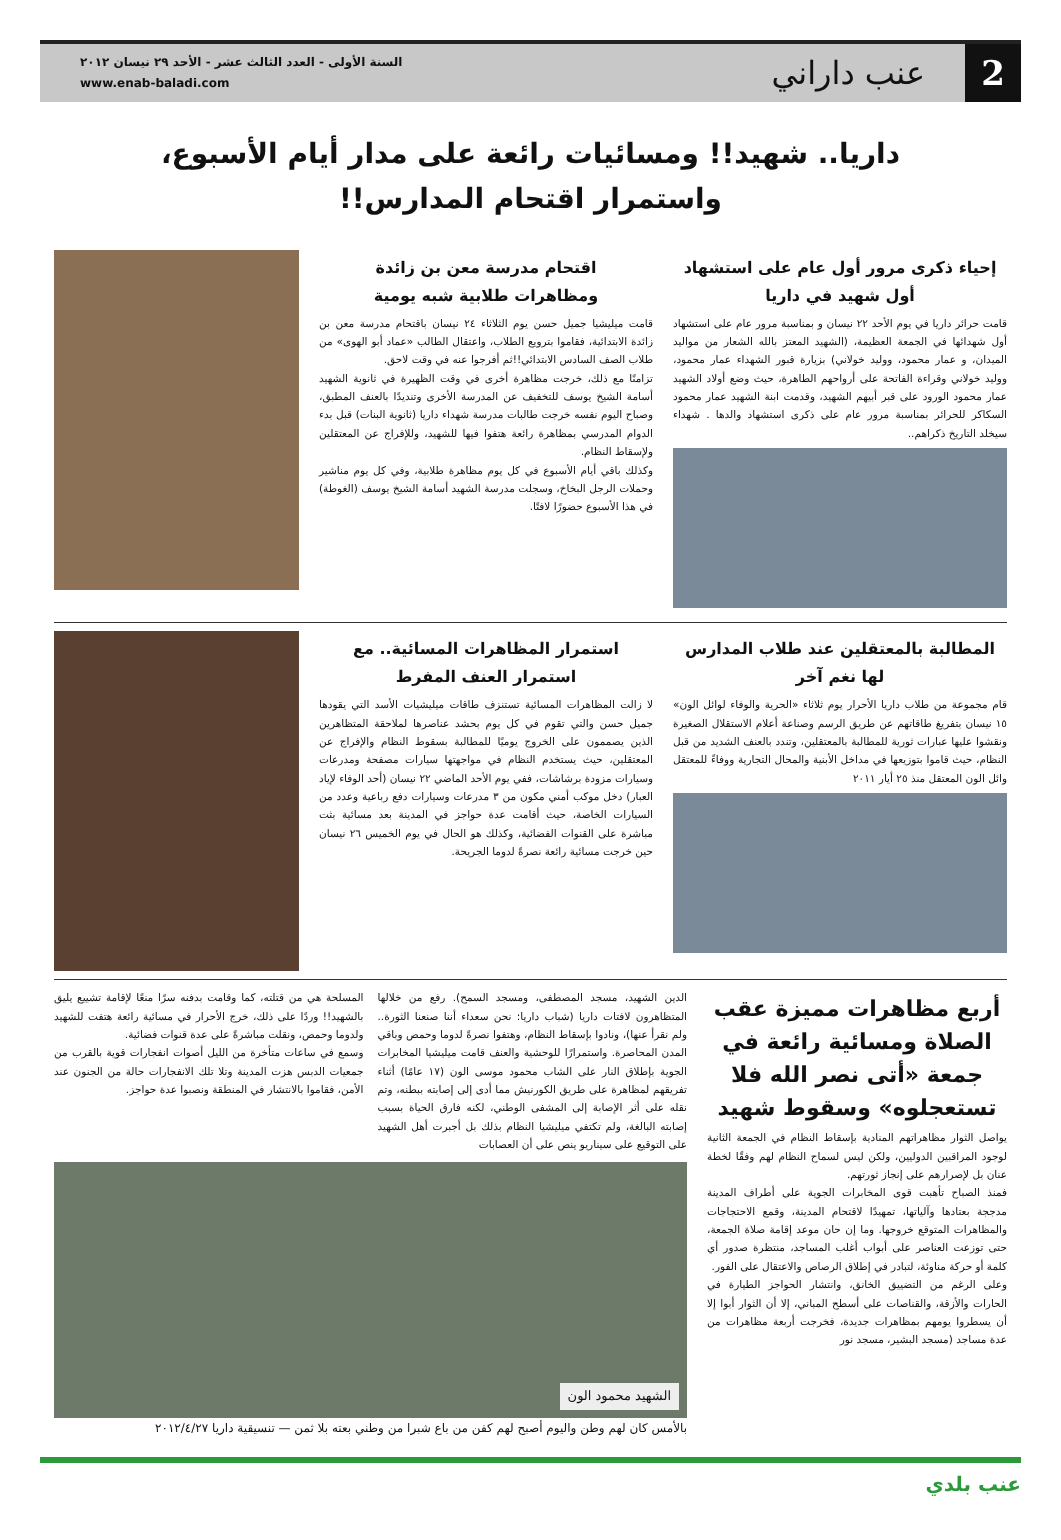2
عنب داراني
السنة الأولى - العدد الثالث عشر - الأحد ٢٩ نيسان ٢٠١٢
www.enab-baladi.com
داريا.. شهيد!! ومسائيات رائعة على مدار أيام الأسبوع،
واستمرار اقتحام المدارس!!
إحياء ذكرى مرور أول عام على استشهاد أول شهيد في داريا
قامت حرائر داريا في يوم الأحد ٢٢ نيسان و بمناسبة مرور عام على استشهاد أول شهدائها في الجمعة العظيمة، (الشهيد المعتز بالله الشعار من مواليد الميدان، و عمار محمود، ووليد خولاني) بزيارة قبور الشهداء عمار محمود، ووليد خولاني وقراءة الفاتحة على أرواحهم الطاهرة، حيث وضع أولاد الشهيد عمار محمود الورود على قبر أبيهم الشهيد، وقدمت ابنة الشهيد عمار محمود السكاكر للحرائر بمناسبة مرور عام على ذكرى استشهاد والدها . شهداء سيخلد التاريخ ذكراهم..
اقتحام مدرسة معن بن زائدة
ومظاهرات طلابية شبه يومية
قامت ميليشيا جميل حسن يوم الثلاثاء ٢٤ نيسان باقتحام مدرسة معن بن زائدة الابتدائية، فقاموا بترويع الطلاب، واعتقال الطالب «عماد أبو الهوى» من طلاب الصف السادس الابتدائي!!ثم أفرجوا عنه في وقت لاحق.
تزامنًا مع ذلك، خرجت مظاهرة أخرى في وقت الظهيرة في ثانوية الشهيد أسامة الشيخ يوسف للتخفيف عن المدرسة الأخرى وتنديدًا بالعنف المطبق، وصباح اليوم نفسه خرجت طالبات مدرسة شهداء داريا (ثانوية البنات) قبل بدء الدوام المدرسي بمظاهرة رائعة هتفوا فيها للشهيد، وللإفراج عن المعتقلين ولإسقاط النظام.
وكذلك باقي أيام الأسبوع في كل يوم مظاهرة طلابية، وفي كل يوم مناشير وحملات الرجل البخاخ، وسجلت مدرسة الشهيد أسامة الشيخ يوسف (الغوطة) في هذا الأسبوع حضورًا لافتًا.
المطالبة بالمعتقلين عند طلاب المدارس لها نغم آخر
قام مجموعة من طلاب داريا الأحرار يوم ثلاثاء «الحرية والوفاء لوائل الون» ١٥ نيسان بتفريغ طاقاتهم عن طريق الرسم وصناعة أعلام الاستقلال الصغيرة ونقشوا عليها عبارات ثورية للمطالبة بالمعتقلين، وتندد بالعنف الشديد من قبل النظام، حيث قاموا بتوزيعها في مداخل الأبنية والمحال التجارية ووفاءً للمعتقل وائل الون المعتقل منذ ٢٥ أيار ٢٠١١
استمرار المظاهرات المسائية.. مع استمرار العنف المفرط
لا زالت المظاهرات المسائية تستنزف طاقات ميليشيات الأسد التي يقودها جميل حسن والتي تقوم في كل يوم بحشد عناصرها لملاحقة المتظاهرين الذين يصممون على الخروج يوميًا للمطالبة بسقوط النظام والإفراج عن المعتقلين، حيث يستخدم النظام في مواجهتها سيارات مصفحة ومدرعات وسيارات مزودة برشاشات، ففي يوم الأحد الماضي ٢٢ نيسان (أحد الوفاء لإياد العبار) دخل موكب أمني مكون من ٣ مدرعات وسيارات دفع رباعية وعدد من السيارات الخاصة، حيث أقامت عدة حواجز في المدينة بعد مسائية بثت مباشرة على القنوات الفضائية، وكذلك هو الحال في يوم الخميس ٢٦ نيسان حين خرجت مسائية رائعة نصرةً لدوما الجريحة.
أربع مظاهرات مميزة عقب الصلاة ومسائية رائعة في جمعة «أتى نصر الله فلا تستعجلوه» وسقوط شهيد
يواصل الثوار مظاهراتهم المنادية بإسقاط النظام في الجمعة الثانية لوجود المراقبين الدوليين، ولكن ليس لسماح النظام لهم وفقًا لخطة عنان بل لإصرارهم على إنجاز ثورتهم.
فمنذ الصباح تأهبت قوى المخابرات الجوية على أطراف المدينة مدججة بعتادها وآلياتها، تمهيدًا لاقتحام المدينة، وقمع الاحتجاجات والمظاهرات المتوقع خروجها. وما إن حان موعد إقامة صلاة الجمعة، حتى توزعت العناصر على أبواب أغلب المساجد، منتظرة صدور أي كلمة أو حركة مناوئة، لتبادر في إطلاق الرصاص والاعتقال على الفور.
وعلى الرغم من التضييق الخانق، وانتشار الحواجز الطيارة في الحارات والأزقة، والقناصات على أسطح المباني، إلا أن الثوار أبوا إلا أن يسطروا يومهم بمظاهرات جديدة، فخرجت أربعة مظاهرات من عدة مساجد (مسجد البشير، مسجد نور
الدين الشهيد، مسجد المصطفى، ومسجد السمح). رفع من خلالها المتظاهرون لافتات داريا (شباب داريا: نحن سعداء أننا صنعنا الثورة.. ولم نقرأ عنها)، ونادوا بإسقاط النظام، وهتفوا نصرةً لدوما وحمص وباقي المدن المحاصرة. واستمرارًا للوحشية والعنف قامت ميليشيا المخابرات الجوية بإطلاق النار على الشاب محمود موسى الون (١٧ عامًا) أثناء تفريقهم لمظاهرة على طريق الكورنيش مما أدى إلى إصابته ببطنه، وتم نقله على أثر الإصابة إلى المشفى الوطني، لكنه فارق الحياة بسبب إصابته البالغة، ولم تكتفي ميليشيا النظام بذلك بل أجبرت أهل الشهيد على التوقيع على سيناريو ينص على أن العصابات
المسلحة هي من قتلته، كما وقامت بدفنه سرًا منعًا لإقامة تشييع يليق بالشهيد!! وردًا على ذلك، خرج الأحرار في مسائية رائعة هتفت للشهيد ولدوما وحمص، ونقلت مباشرةً على عدة قنوات فضائية.
وسمع في ساعات متأخرة من الليل أصوات انفجارات قوية بالقرب من جمعيات الدبس هزت المدينة وتلا تلك الانفجارات حالة من الجنون عند الأمن، فقاموا بالانتشار في المنطقة ونصبوا عدة حواجز.
الشهيد محمود الون
بالأمس كان لهم وطن واليوم أصبح لهم كفن من باع شبرا من وطني بعته بلا ثمن — تنسيقية داريا ٢٠١٢/٤/٢٧
عنب بلدي